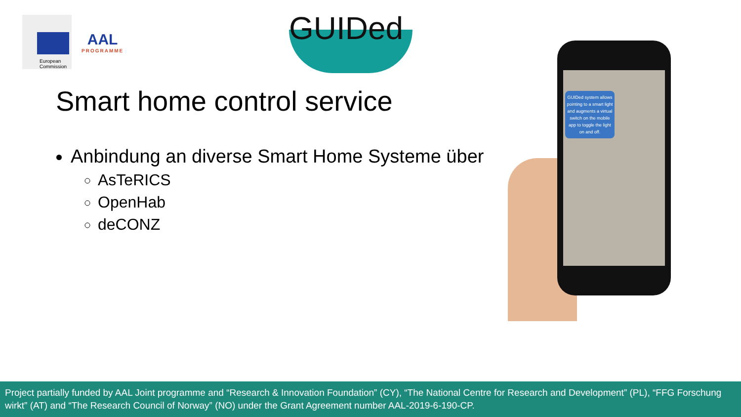European
Commission
AAL
PROGRAMME
GUIDed
Smart home control service
Anbindung an diverse Smart Home Systeme über
AsTeRICS
OpenHab
deCONZ
GUIDed system allows pointing to a smart light and augments a virtual switch on the mobile app to toggle the light on and off.
Project partially funded by AAL Joint programme and “Research & Innovation Foundation” (CY), “The National Centre for Research and Development” (PL), “FFG Forschung wirkt” (AT) and “The Research Council of Norway” (NO) under the Grant Agreement number AAL-2019-6-190-CP.